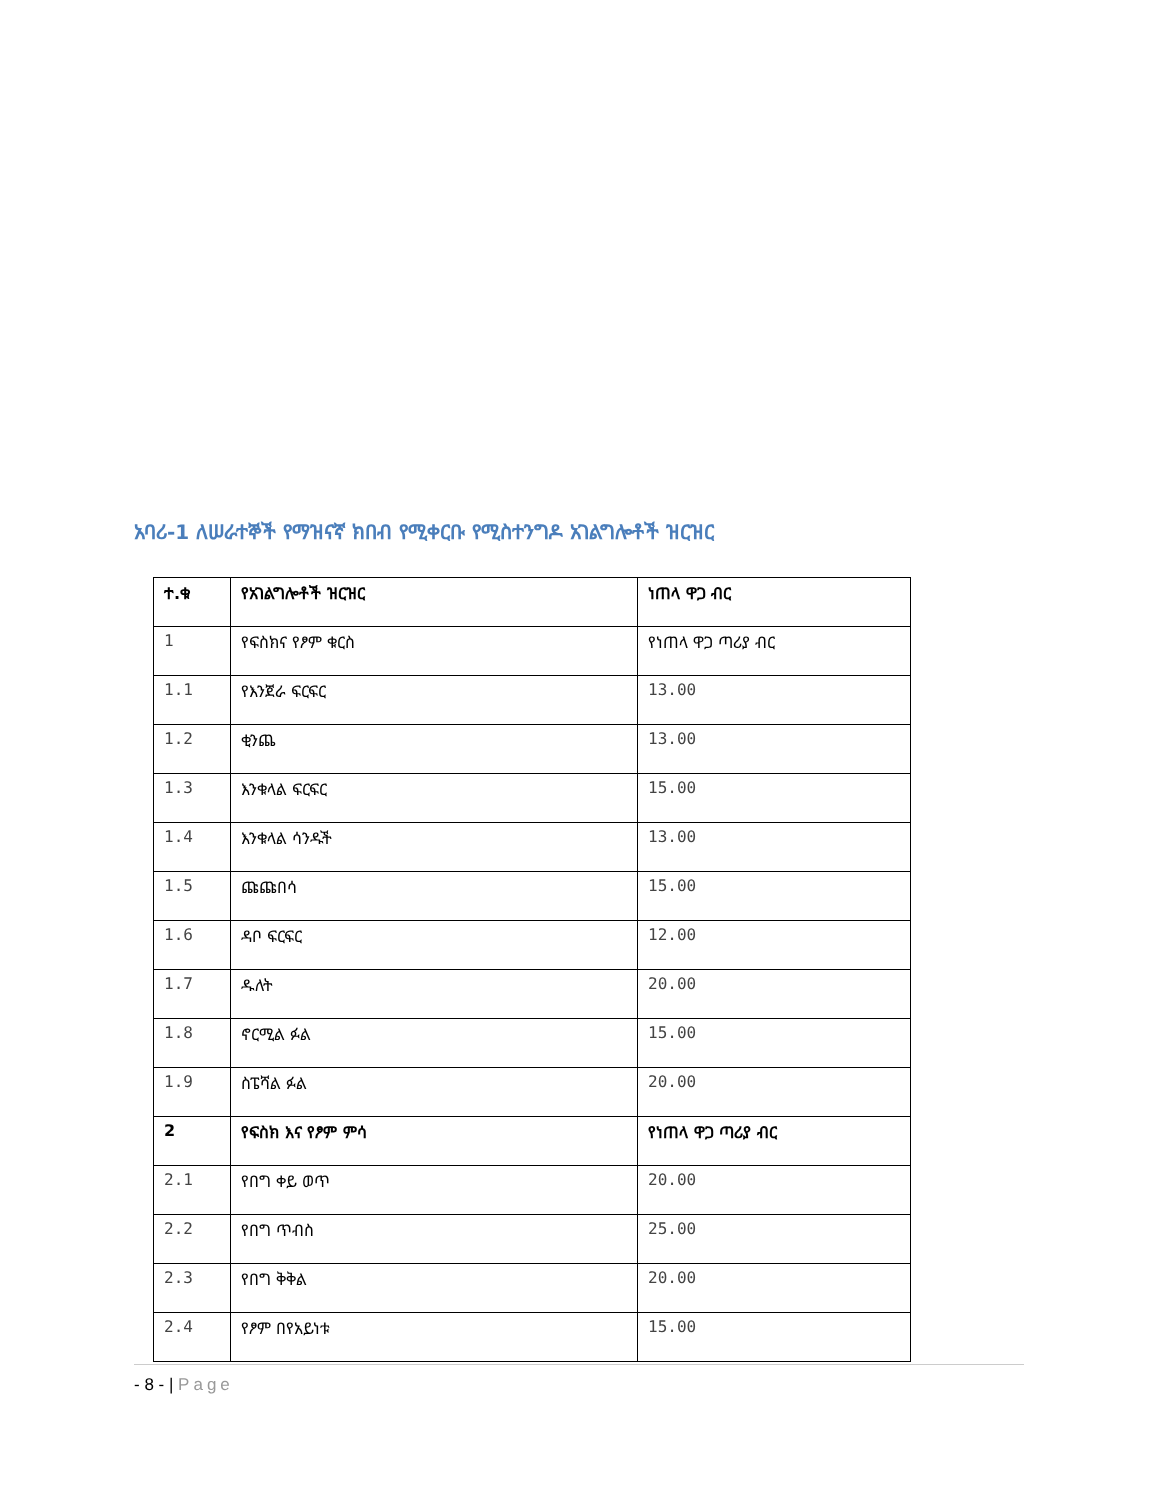አባሪ-1 ለሠራተኞች የማዝናኛ ክበብ የሚቀርቡ የሚስተንግዶ አገልግሎቶች ዝርዝር
| ተ.ቁ | የአገልግሎቶች ዝርዝር | ነጠላ ዋጋ ብር |
| --- | --- | --- |
| 1 | የፍስክና የፆም ቁርስ | የነጠላ ዋጋ ጣሪያ ብር |
| 1.1 | የእንጀራ ፍርፍር | 13.00 |
| 1.2 | ቂንጨ | 13.00 |
| 1.3 | እንቁላል ፍርፍር | 15.00 |
| 1.4 | እንቁላል ሳንዱች | 13.00 |
| 1.5 | ጩጩበሳ | 15.00 |
| 1.6 | ዳቦ ፍርፍር | 12.00 |
| 1.7 | ዱለት | 20.00 |
| 1.8 | ኖርሚል ፉል | 15.00 |
| 1.9 | ስፔሻል ፉል | 20.00 |
| 2 | የፍስክ እና የፆም ምሳ | የነጠላ ዋጋ ጣሪያ ብር |
| 2.1 | የበግ ቀይ ወጥ | 20.00 |
| 2.2 | የበግ ጥብስ | 25.00 |
| 2.3 | የበግ ቅቅል | 20.00 |
| 2.4 | የፆም በየአይነቱ | 15.00 |
- 8 - | Page